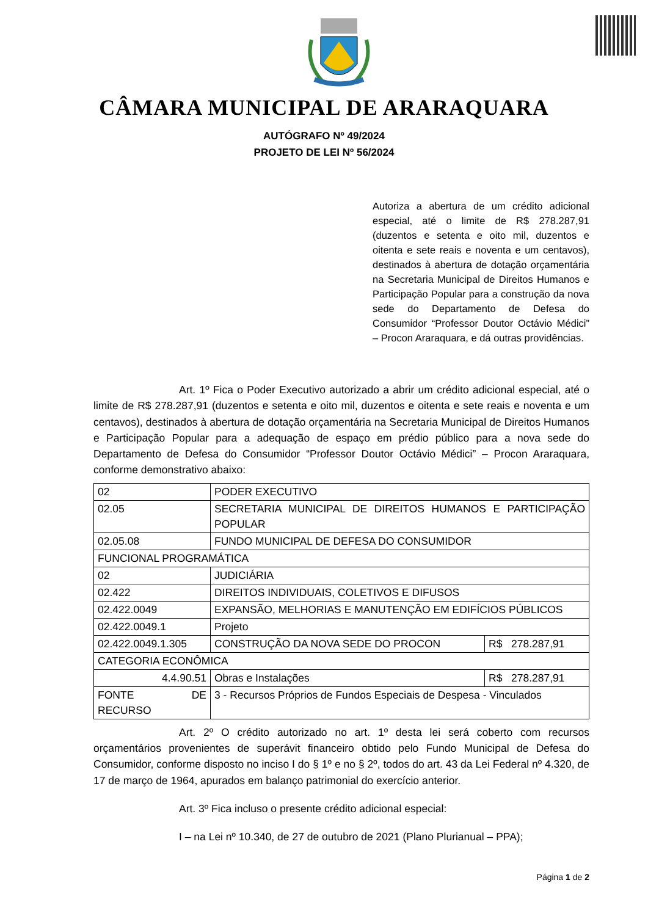CÂMARA MUNICIPAL DE ARARAQUARA
AUTÓGRAFO Nº 49/2024
PROJETO DE LEI Nº 56/2024
Autoriza a abertura de um crédito adicional especial, até o limite de R$ 278.287,91 (duzentos e setenta e oito mil, duzentos e oitenta e sete reais e noventa e um centavos), destinados à abertura de dotação orçamentária na Secretaria Municipal de Direitos Humanos e Participação Popular para a construção da nova sede do Departamento de Defesa do Consumidor “Professor Doutor Octávio Médici” – Procon Araraquara, e dá outras providências.
Art. 1º Fica o Poder Executivo autorizado a abrir um crédito adicional especial, até o limite de R$ 278.287,91 (duzentos e setenta e oito mil, duzentos e oitenta e sete reais e noventa e um centavos), destinados à abertura de dotação orçamentária na Secretaria Municipal de Direitos Humanos e Participação Popular para a adequação de espaço em prédio público para a nova sede do Departamento de Defesa do Consumidor “Professor Doutor Octávio Médici” – Procon Araraquara, conforme demonstrativo abaixo:
| 02 | PODER EXECUTIVO | |
| 02.05 | SECRETARIA MUNICIPAL DE DIREITOS HUMANOS E PARTICIPAÇÃO POPULAR | |
| 02.05.08 | FUNDO MUNICIPAL DE DEFESA DO CONSUMIDOR | |
| FUNCIONAL PROGRAMÁTICA | | |
| 02 | JUDICIÁRIA | |
| 02.422 | DIREITOS INDIVIDUAIS, COLETIVOS E DIFUSOS | |
| 02.422.0049 | EXPANSÃO, MELHORIAS E MANUTENÇÃO EM EDIFÍCIOS PÚBLICOS | |
| 02.422.0049.1 | Projeto | |
| 02.422.0049.1.305 | CONSTRUÇÃO DA NOVA SEDE DO PROCON | R$ 278.287,91 |
| CATEGORIA ECONÔMICA | | |
| 4.4.90.51 | Obras e Instalações | R$ 278.287,91 |
| FONTE DE RECURSO | 3 - Recursos Próprios de Fundos Especiais de Despesa - Vinculados | |
Art. 2º O crédito autorizado no art. 1º desta lei será coberto com recursos orçamentários provenientes de superávit financeiro obtido pelo Fundo Municipal de Defesa do Consumidor, conforme disposto no inciso I do § 1º e no § 2º, todos do art. 43 da Lei Federal nº 4.320, de 17 de março de 1964, apurados em balanço patrimonial do exercício anterior.
Art. 3º Fica incluso o presente crédito adicional especial:
I – na Lei nº 10.340, de 27 de outubro de 2021 (Plano Plurianual – PPA);
Página 1 de 2